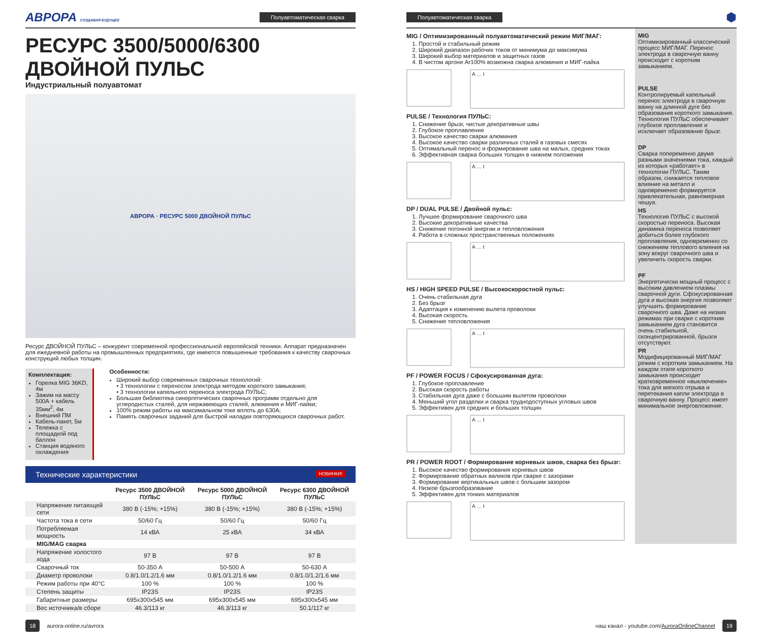АВРОРА СОЗДАВАЯ БУДУЩЕЕ Полуавтоматическая сварка
РЕСУРС 3500/5000/6300
ДВОЙНОЙ ПУЛЬС
Индустриальный полуавтомат
АВРОРА · РЕСУРС 5000 ДВОЙНОЙ ПУЛЬС
Ресурс ДВОЙНОЙ ПУЛЬС – конкурент современной профессиональной европейской техники. Аппарат предназначен для ежедневной работы на промышленных предприятиях, где имеются повышенные требования к качеству сварочных конструкций любых толщин.
Комплектация:
Горелка MIG 36KD, 4м
Зажим на массу 500А + кабель 35мм<sup>2</sup>, 4м
Внешний ПМ
Кабель-пакет, 5м
Тележка с площадкой под баллон
Станция водяного охлаждения
Особенности:
Широкий выбор современных сварочных технологий:
• 3 технологии с переносом электрода методом короткого замыкания;
• 3 технологии капельного переноса электрода ПУЛЬС;
Большая библиотека синергетических сварочных программ отдельно для углеродистых сталей, для нержавеющих сталей, алюминия и МИГ-пайки;
100% режим работы на максимальном токе вплоть до 630А;
Память сварочных заданий для быстрой наладки повторяющихся сварочных работ.
Технические характеристики НОВИНКИ!
| | Ресурс 3500 ДВОЙНОЙ ПУЛЬС | Ресурс 5000 ДВОЙНОЙ ПУЛЬС | Ресурс 6300 ДВОЙНОЙ ПУЛЬС |
| --- | --- | --- | --- |
| Напряжение питающей сети | 380 В (-15%; +15%) | 380 В (-15%; +15%) | 380 В (-15%; +15%) |
| Частота тока в сети | 50/60 Гц | 50/60 Гц | 50/60 Гц |
| Потребляемая мощность | 14 кВА | 25 кВА | 34 кВА |
| MIG/MAG сварка | | | |
| Напряжение холостого хода | 97 В | 97 В | 97 В |
| Сварочный ток | 50-350 А | 50-500 А | 50-630 А |
| Диаметр проволоки | 0.8/1.0/1.2/1.6 мм | 0.8/1.0/1.2/1.6 мм | 0.8/1.0/1.2/1.6 мм |
| Режим работы при 40°С | 100 % | 100 % | 100 % |
| Степень защиты | IP23S | IP23S | IP23S |
| Габаритные размеры | 695х300х545 мм | 695х300х545 мм | 695х300х545 мм |
| Вес источника/в сборе | 46.3/113 кг | 46.3/113 кг | 50.1/117 кг |
18 aurora-online.ru/avrora
Полуавтоматическая сварка ⬢
MIG / Оптимизированный полуавтоматический режим МИГ/МАГ:
1. Простой и стабильный режим
2. Широкий диапазон рабочих токов от минимума до максимума
3. Широкий выбор материалов и защитных газов
4. В чистом аргоне Ar100% возможна сварка алюминия и МИГ-пайка
A … t
PULSE / Технология ПУЛЬС:
1. Снижение брызг, чистые декоративные швы
2. Глубокое проплавление
3. Высокое качество сварки алюминия
4. Высокое качество сварки различных сталей в газовых смесях
5. Оптимальный перенос и формирование шва на малых, средних токах
6. Эффективная сварка больших толщин в нижнем положении
A … t
DP / DUAL PULSE / Двойной пульс:
1. Лучшее формирование сварочного шва
2. Высокие декоративные качества
3. Снижение погонной энергии и тепловложения
4. Работа в сложных пространственных положениях
A … t
HS / HIGH SPEED PULSE / Высокоскоростной пульс:
1. Очень стабильная дуга
2. Без брызг
3. Адаптация к изменению вылета проволоки
4. Высокая скорость
5. Снижение тепловложения
A … t
PF / POWER FOCUS / Сфокусированная дуга:
1. Глубокое проплавление
2. Высокая скорость работы
3. Стабильная дуга даже с большим вылетом проволоки
4. Меньший угол разделки и сварка труднодоступных угловых швов
5. Эффективен для средних и больших толщин
A … t
PR / POWER ROOT / Формирование корневых швов, сварка без брызг:
1. Высокое качество формирования корневых швов
2. Формирование обратных валиков при сварке с зазорами
3. Формирование вертикальных швов с большим зазором
4. Низкое брызгообразование
5. Эффективен для тонких материалов
A … t
MIG
Оптимизированный классический процесс МИГ/МАГ. Перенос электрода в сварочную ванну происходит с коротким замыканием.
PULSE
Контролируемый капельный перенос электрода в сварочную ванну на длинной дуге без образования короткого замыкания. Технология ПУЛЬС обеспечивает глубокое проплавление и исключает образование брызг.
DP
Сварка попеременно двумя разными значениями тока, каждый из которых «работает» в технологии ПУЛЬС. Таким образом, снижается тепловое влияние на металл и одновременно формируется привлекательная, равномерная чешуя.
HS
Технология ПУЛЬС с высокой скоростью переноса. Высокая динамика переноса позволяет добиться более глубокого проплавления, одновременно со снижением теплового влияния на зону вокруг сварочного шва и увеличить скорость сварки.
PF
Энергетически мощный процесс с высоким давлением плазмы сварочной дуги. Сфокусированная дуга и высокая энергия позволяют улучшить формирование сварочного шва. Даже на низких режимах при сварке с коротким замыканием дуга становится очень стабильной, сконцентрированной, брызги отсутствуют.
PR
Модифицированный МИГ/МАГ режим с коротким замыканием. На каждом этапе короткого замыкания происходит кратковременное «выключение» тока для мягкого отрыва и перетекания капли электрода в сварочную ванну. Процесс имеет минимальное энерговложение.
наш канал - youtube.com/AuroraOnlineChannel 19